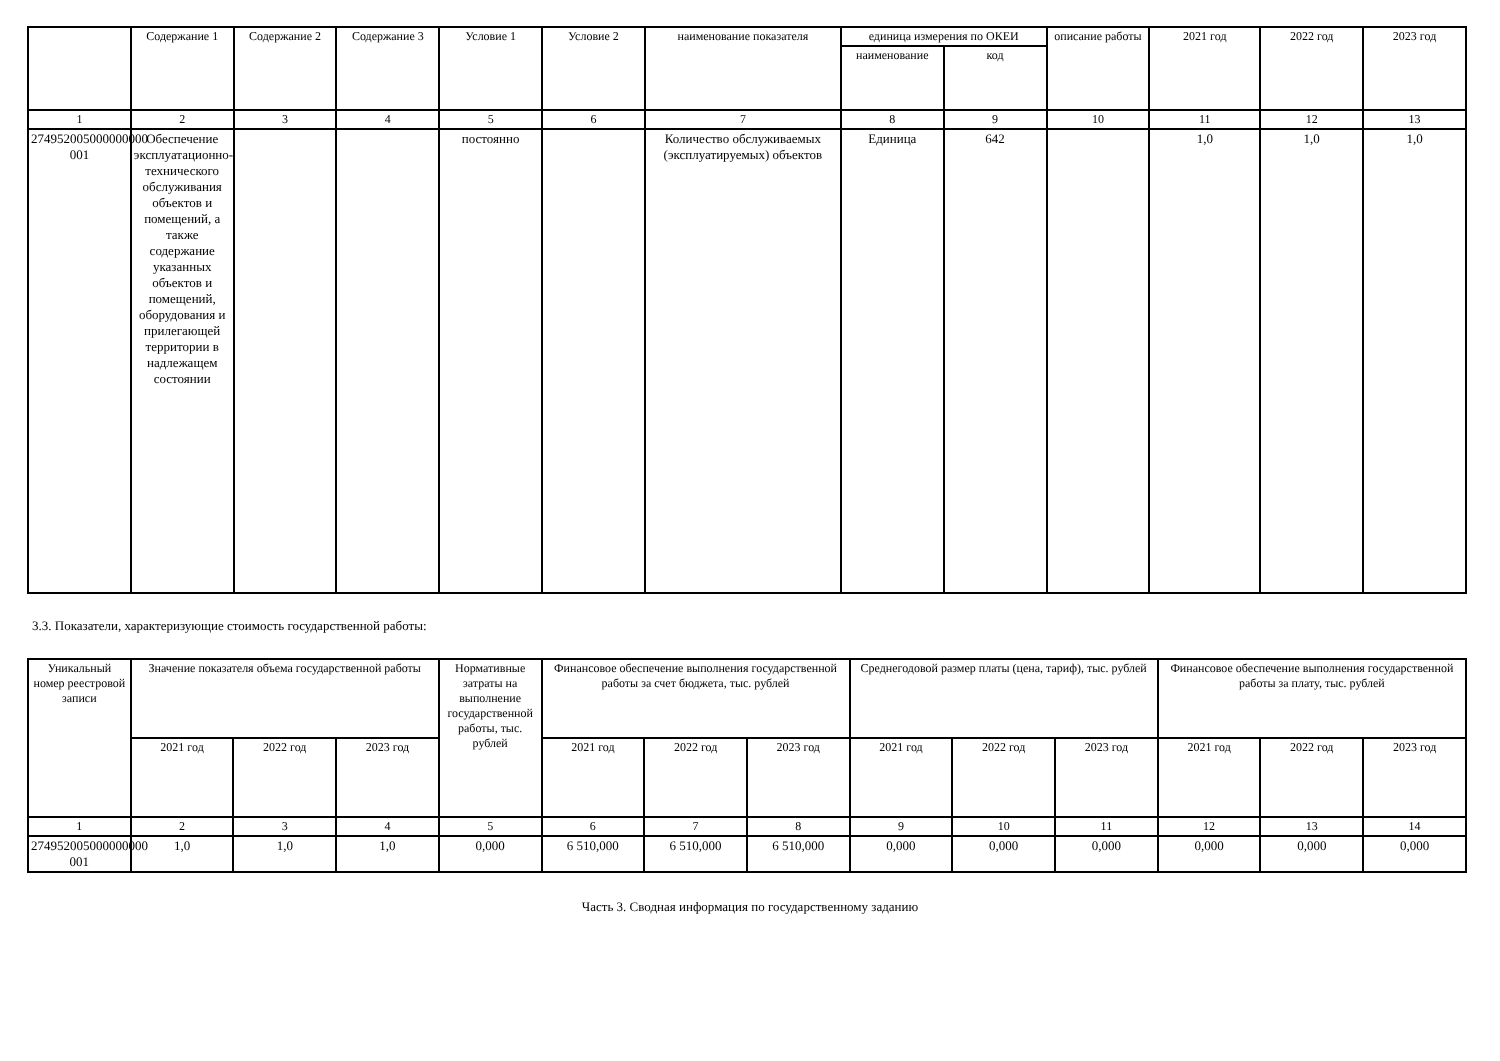| | Содержание 1 | Содержание 2 | Содержание 3 | Условие 1 | Условие 2 | наименование показателя | единица измерения по ОКЕИ | | описание работы | 2021 год | 2022 год | 2023 год |
| --- | --- | --- | --- | --- | --- | --- | --- | --- | --- | --- | --- | --- |
| | | | | | | | наименование | код | | | | |
| 1 | 2 | 3 | 4 | 5 | 6 | 7 | 8 | 9 | 10 | 11 | 12 | 13 |
| 274952005000000000 001 | Обеспечение эксплуатационно-технического обслуживания объектов и помещений, а также содержание указанных объектов и помещений, оборудования и прилегающей территории в надлежащем состоянии | | | постоянно | | Количество обслуживаемых (эксплуатируемых) объектов | Единица | 642 | | 1,0 | 1,0 | 1,0 |
3.3. Показатели, характеризующие стоимость государственной работы:
| Уникальный номер реестровой записи | Значение показателя объема государственной работы | | | Нормативные затраты на выполнение государственной работы, тыс. рублей | Финансовое обеспечение выполнения государственной работы за счет бюджета, тыс. рублей | | | Среднегодовой размер платы (цена, тариф), тыс. рублей | | | Финансовое обеспечение выполнения государственной работы за плату, тыс. рублей | | |
| --- | --- | --- | --- | --- | --- | --- | --- | --- | --- | --- | --- | --- | --- |
| | 2021 год | 2022 год | 2023 год | | 2021 год | 2022 год | 2023 год | 2021 год | 2022 год | 2023 год | 2021 год | 2022 год | 2023 год |
| 1 | 2 | 3 | 4 | 5 | 6 | 7 | 8 | 9 | 10 | 11 | 12 | 13 | 14 |
| 274952005000000000 001 | 1,0 | 1,0 | 1,0 | 0,000 | 6 510,000 | 6 510,000 | 6 510,000 | 0,000 | 0,000 | 0,000 | 0,000 | 0,000 | 0,000 |
Часть 3. Сводная информация по государственному заданию